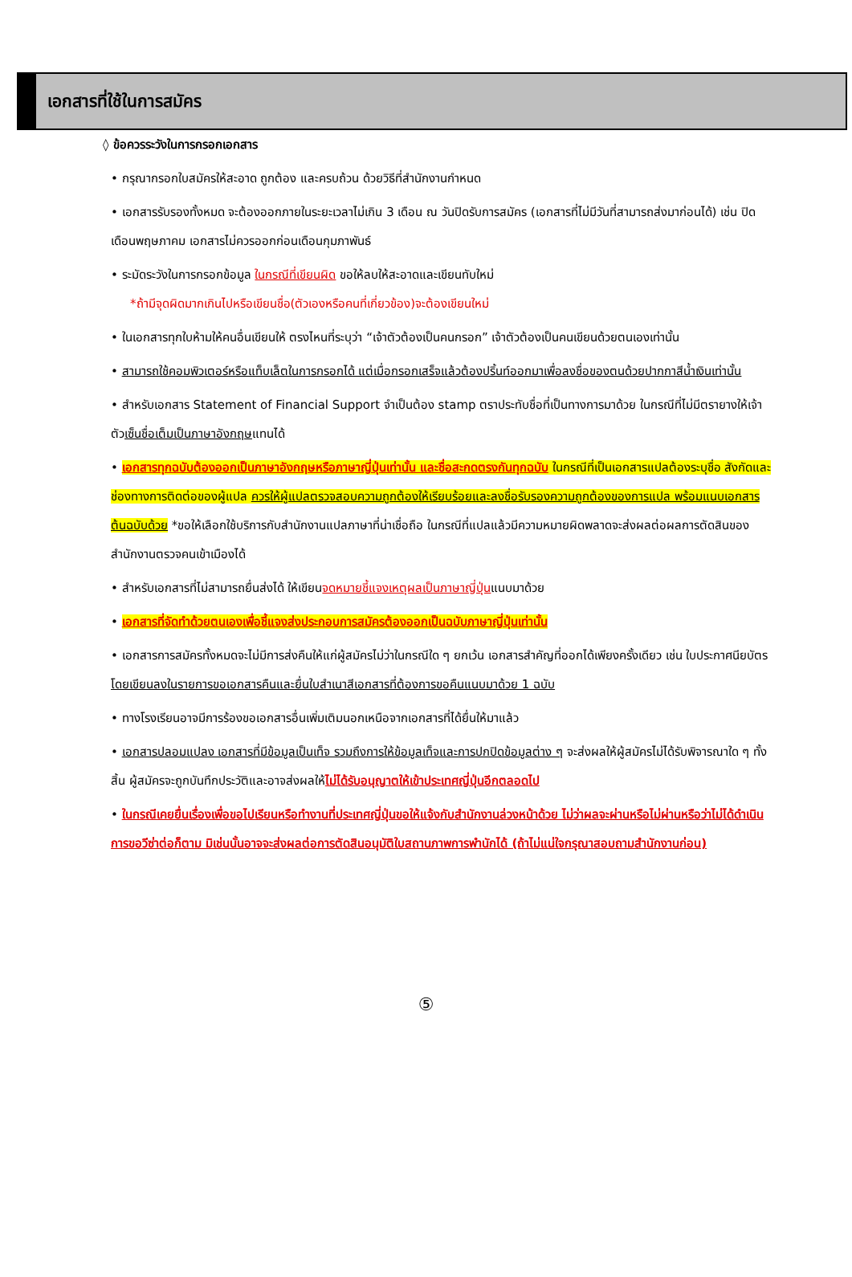เอกสารที่ใช้ในการสมัคร
◊ ข้อควรระวังในการกรอกเอกสาร
• กรุณากรอกใบสมัครให้สะอาด ถูกต้อง และครบถ้วน ด้วยวิธีที่สำนักงานกำหนด
• เอกสารรับรองทั้งหมด จะต้องออกภายในระยะเวลาไม่เกิน 3 เดือน ณ วันปิดรับการสมัคร (เอกสารที่ไม่มีวันที่สามารถส่งมาก่อนได้) เช่น ปิดเดือนพฤษภาคม เอกสารไม่ควรออกก่อนเดือนกุมภาพันธ์
• ระมัดระวังในการกรอกข้อมูล ในกรณีที่เขียนผิด ขอให้ลบให้สะอาดและเขียนทับใหม่
*ถ้ามีจุดผิดมากเกินไปหรือเขียนชื่อ(ตัวเองหรือคนที่เกี่ยวข้อง)จะต้องเขียนใหม่
• ในเอกสารทุกใบห้ามให้คนอื่นเขียนให้ ตรงไหนที่ระบุว่า “เจ้าตัวต้องเป็นคนกรอก” เจ้าตัวต้องเป็นคนเขียนด้วยตนเองเท่านั้น
• สามารถใช้คอมพิวเตอร์หรือแท็บเล็ตในการกรอกได้ แต่เมื่อกรอกเสร็จแล้วต้องปริ้นท์ออกมาเพื่อลงชื่อของตนด้วยปากกาสีน้ำเงินเท่านั้น
• สำหรับเอกสาร Statement of Financial Support จำเป็นต้อง stamp ตราประทับชื่อที่เป็นทางการมาด้วย ในกรณีที่ไม่มีตรายางให้เจ้าตัวเซ็นชื่อเต็มเป็นภาษาอังกฤษแทนได้
• เอกสารทุกฉบับต้องออกเป็นภาษาอังกฤษหรือภาษาญี่ปุ่นเท่านั้น และชื่อสะกดตรงกันทุกฉบับ ในกรณีที่เป็นเอกสารแปลต้องระบุชื่อ สังกัดและช่องทางการติดต่อของผู้แปล ควรให้ผู้แปลตรวจสอบความถูกต้องให้เรียบร้อยและลงชื่อรับรองความถูกต้องของการแปล พร้อมแนบเอกสารต้นฉบับด้วย *ขอให้เลือกใช้บริการกับสำนักงานแปลภาษาที่น่าเชื่อถือ ในกรณีที่แปลแล้วมีความหมายผิดพลาดจะส่งผลต่อผลการตัดสินของสำนักงานตรวจคนเข้าเมืองได้
• สำหรับเอกสารที่ไม่สามารถยื่นส่งได้ ให้เขียนจดหมายชี้แจงเหตุผลเป็นภาษาญี่ปุ่นแนบมาด้วย
• เอกสารที่จัดทำด้วยตนเองเพื่อชี้แจงส่งประกอบการสมัครต้องออกเป็นฉบับภาษาญี่ปุ่นเท่านั้น
• เอกสารการสมัครทั้งหมดจะไม่มีการส่งคืนให้แก่ผู้สมัครไม่ว่าในกรณีใด ๆ ยกเว้น เอกสารสำคัญที่ออกได้เพียงครั้งเดียว เช่น ใบประกาศนียบัตร โดยเขียนลงในรายการขอเอกสารคืนและยื่นใบสำเนาสีเอกสารที่ต้องการขอคืนแนบมาด้วย 1 ฉบับ
• ทางโรงเรียนอาจมีการร้องขอเอกสารอื่นเพิ่มเติมนอกเหนือจากเอกสารที่ได้ยื่นให้มาแล้ว
• เอกสารปลอมแปลง เอกสารที่มีข้อมูลเป็นเท็จ รวมถึงการให้ข้อมูลเท็จและการปกปิดข้อมูลต่าง ๆ จะส่งผลให้ผู้สมัครไม่ได้รับพิจารณาใด ๆ ทั้งสิ้น ผู้สมัครจะถูกบันทึกประวัติและอาจส่งผลให้ไม่ได้รับอนุญาตให้เข้าประเทศญี่ปุ่นอีกตลอดไป
• ในกรณีเคยยื่นเรื่องเพื่อขอไปเรียนหรือทำงานที่ประเทศญี่ปุ่นขอให้แจ้งกับสำนักงานล่วงหน้าด้วย ไม่ว่าผลจะผ่านหรือไม่ผ่านหรือว่าไม่ได้ดำเนินการขอวีซ่าต่อก็ตาม มิเช่นนั้นอาจจะส่งผลต่อการตัดสินอนุมัติใบสถานภาพการพำนักได้ (ถ้าไม่แน่ใจกรุณาสอบถามสำนักงานก่อน)
⑤